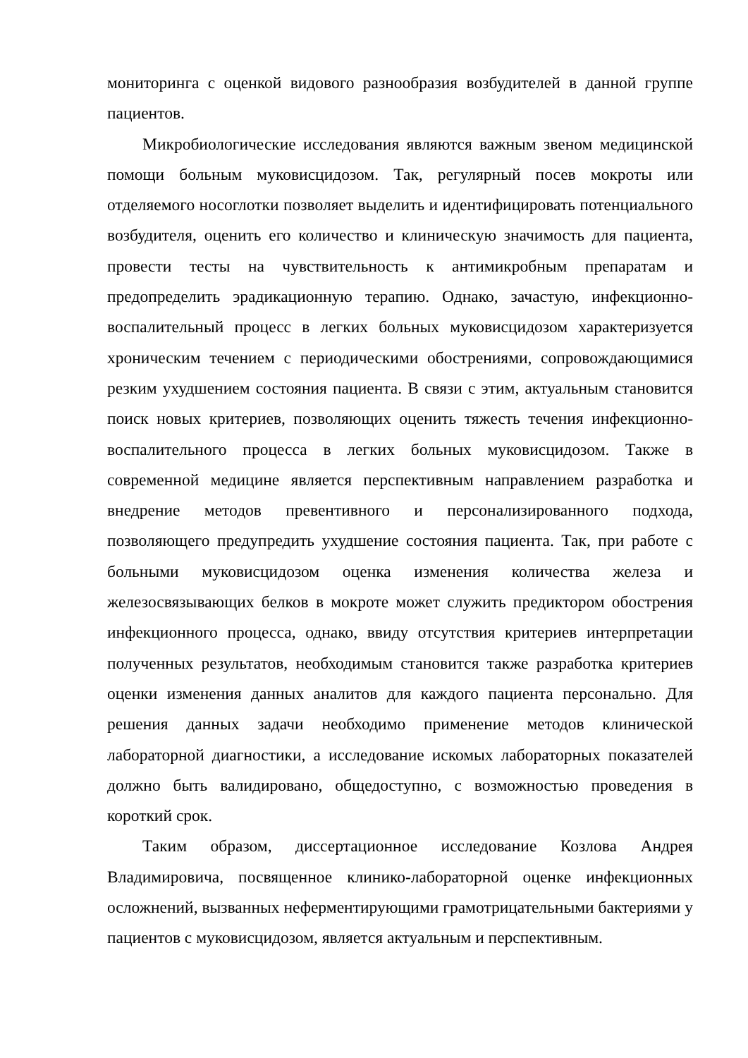мониторинга с оценкой видового разнообразия возбудителей в данной группе пациентов.
Микробиологические исследования являются важным звеном медицинской помощи больным муковисцидозом. Так, регулярный посев мокроты или отделяемого носоглотки позволяет выделить и идентифицировать потенциального возбудителя, оценить его количество и клиническую значимость для пациента, провести тесты на чувствительность к антимикробным препаратам и предопределить эрадикационную терапию. Однако, зачастую, инфекционно-воспалительный процесс в легких больных муковисцидозом характеризуется хроническим течением с периодическими обострениями, сопровождающимися резким ухудшением состояния пациента. В связи с этим, актуальным становится поиск новых критериев, позволяющих оценить тяжесть течения инфекционно-воспалительного процесса в легких больных муковисцидозом. Также в современной медицине является перспективным направлением разработка и внедрение методов превентивного и персонализированного подхода, позволяющего предупредить ухудшение состояния пациента. Так, при работе с больными муковисцидозом оценка изменения количества железа и железосвязывающих белков в мокроте может служить предиктором обострения инфекционного процесса, однако, ввиду отсутствия критериев интерпретации полученных результатов, необходимым становится также разработка критериев оценки изменения данных аналитов для каждого пациента персонально. Для решения данных задачи необходимо применение методов клинической лабораторной диагностики, а исследование искомых лабораторных показателей должно быть валидировано, общедоступно, с возможностью проведения в короткий срок.
Таким образом, диссертационное исследование Козлова Андрея Владимировича, посвященное клинико-лабораторной оценке инфекционных осложнений, вызванных неферментирующими грамотрицательными бактериями у пациентов с муковисцидозом, является актуальным и перспективным.